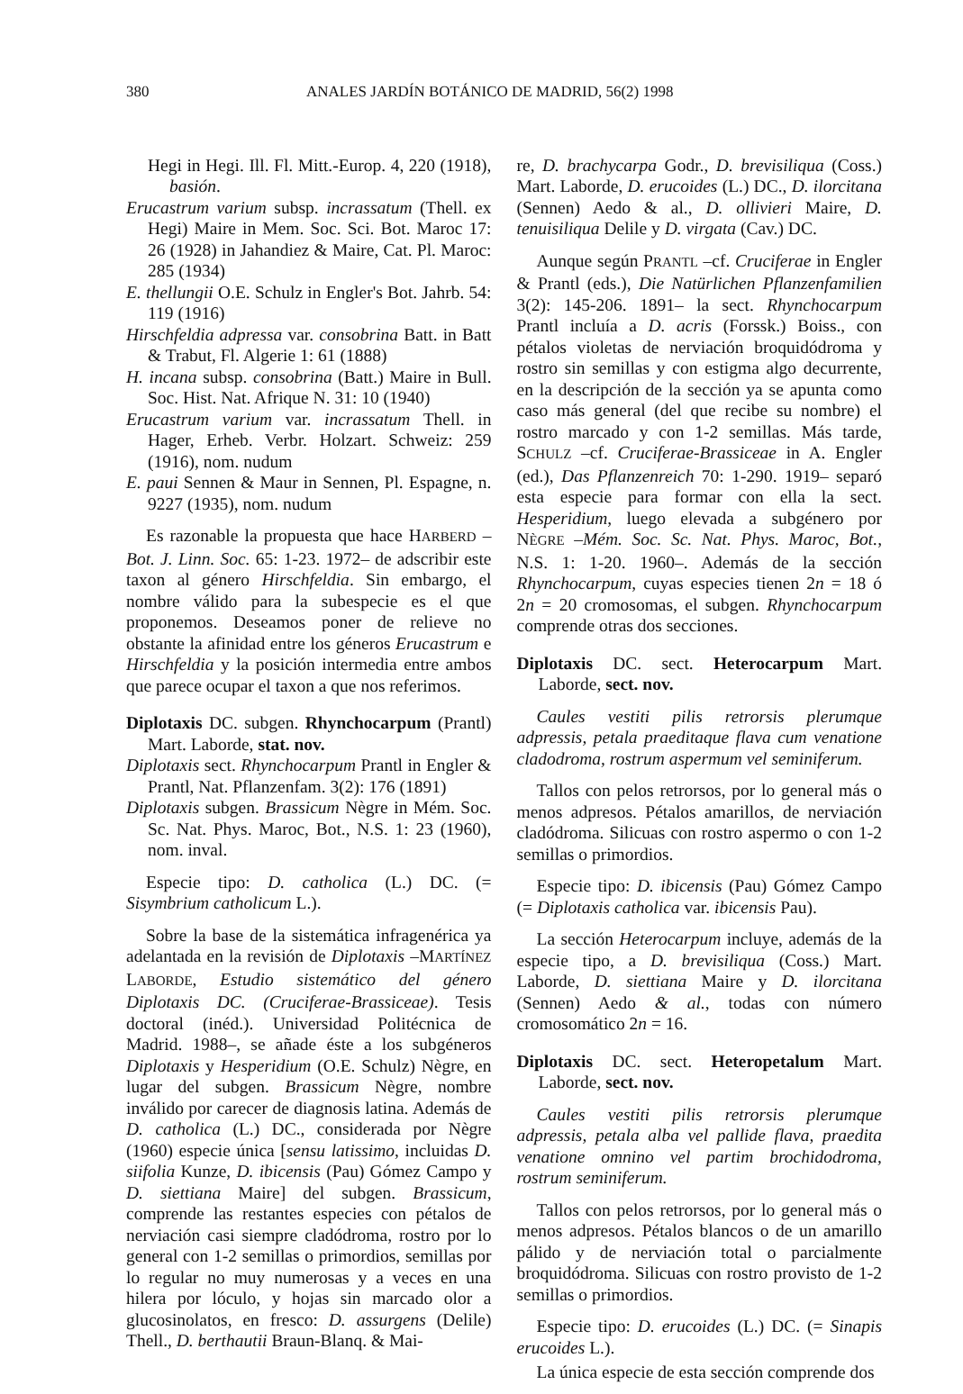380 ANALES JARDÍN BOTÁNICO DE MADRID, 56(2) 1998
Hegi in Hegi. Ill. Fl. Mitt.-Europ. 4, 220 (1918), basión.
Erucastrum varium subsp. incrassatum (Thell. ex Hegi) Maire in Mem. Soc. Sci. Bot. Maroc 17: 26 (1928) in Jahandiez & Maire, Cat. Pl. Maroc: 285 (1934)
E. thellungii O.E. Schulz in Engler's Bot. Jahrb. 54: 119 (1916)
Hirschfeldia adpressa var. consobrina Batt. in Batt & Trabut, Fl. Algerie 1: 61 (1888)
H. incana subsp. consobrina (Batt.) Maire in Bull. Soc. Hist. Nat. Afrique N. 31: 10 (1940)
Erucastrum varium var. incrassatum Thell. in Hager, Erheb. Verbr. Holzart. Schweiz: 259 (1916), nom. nudum
E. paui Sennen & Maur in Sennen, Pl. Espagne, n. 9227 (1935), nom. nudum
Es razonable la propuesta que hace HARBERD –Bot. J. Linn. Soc. 65: 1-23. 1972– de adscribir este taxon al género Hirschfeldia. Sin embargo, el nombre válido para la subespecie es el que proponemos. Deseamos poner de relieve no obstante la afinidad entre los géneros Erucastrum e Hirschfeldia y la posición intermedia entre ambos que parece ocupar el taxon a que nos referimos.
Diplotaxis DC. subgen. Rhynchocarpum (Prantl) Mart. Laborde, stat. nov.
Diplotaxis sect. Rhynchocarpum Prantl in Engler & Prantl, Nat. Pflanzenfam. 3(2): 176 (1891)
Diplotaxis subgen. Brassicum Nègre in Mém. Soc. Sc. Nat. Phys. Maroc, Bot., N.S. 1: 23 (1960), nom. inval.
Especie tipo: D. catholica (L.) DC. (= Sisymbrium catholicum L.).
Sobre la base de la sistemática infragenérica ya adelantada en la revisión de Diplotaxis –MARTÍNEZ LABORDE, Estudio sistemático del género Diplotaxis DC. (Cruciferae-Brassiceae). Tesis doctoral (inéd.). Universidad Politécnica de Madrid. 1988–, se añade éste a los subgéneros Diplotaxis y Hesperidium (O.E. Schulz) Nègre, en lugar del subgen. Brassicum Nègre, nombre inválido por carecer de diagnosis latina. Además de D. catholica (L.) DC., considerada por Nègre (1960) especie única [sensu latissimo, incluidas D. siifolia Kunze, D. ibicensis (Pau) Gómez Campo y D. siettiana Maire] del subgen. Brassicum, comprende las restantes especies con pétalos de nerviación casi siempre cladódroma, rostro por lo general con 1-2 semillas o primordios, semillas por lo regular no muy numerosas y a veces en una hilera por lóculo, y hojas sin marcado olor a glucosinolatos, en fresco: D. assurgens (Delile) Thell., D. berthautii Braun-Blanq. & Mai-
re, D. brachycarpa Godr., D. brevisiliqua (Coss.) Mart. Laborde, D. erucoides (L.) DC., D. ilorcitana (Sennen) Aedo & al., D. ollivieri Maire, D. tenuisiliqua Delile y D. virgata (Cav.) DC.
Aunque según PRANTL –cf. Cruciferae in Engler & Prantl (eds.), Die Natürlichen Pflanzenfamilien 3(2): 145-206. 1891– la sect. Rhynchocarpum Prantl incluía a D. acris (Forssk.) Boiss., con pétalos violetas de nerviación broquidódroma y rostro sin semillas y con estigma algo decurrente, en la descripción de la sección ya se apunta como caso más general (del que recibe su nombre) el rostro marcado y con 1-2 semillas. Más tarde, SCHULZ –cf. Cruciferae-Brassiceae in A. Engler (ed.), Das Pflanzenreich 70: 1-290. 1919– separó esta especie para formar con ella la sect. Hesperidium, luego elevada a subgénero por NÈGRE –Mém. Soc. Sc. Nat. Phys. Maroc, Bot., N.S. 1: 1-20. 1960–. Además de la sección Rhynchocarpum, cuyas especies tienen 2n = 18 ó 2n = 20 cromosomas, el subgen. Rhynchocarpum comprende otras dos secciones.
Diplotaxis DC. sect. Heterocarpum Mart. Laborde, sect. nov.
Caules vestiti pilis retrorsis plerumque adpressis, petala praeditaque flava cum venatione cladodroma, rostrum aspermum vel seminiferum.
Tallos con pelos retrorsos, por lo general más o menos adpresos. Pétalos amarillos, de nerviación cladódroma. Silicuas con rostro aspermo o con 1-2 semillas o primordios.
Especie tipo: D. ibicensis (Pau) Gómez Campo (= Diplotaxis catholica var. ibicensis Pau).
La sección Heterocarpum incluye, además de la especie tipo, a D. brevisiliqua (Coss.) Mart. Laborde, D. siettiana Maire y D. ilorcitana (Sennen) Aedo & al., todas con número cromosomático 2n = 16.
Diplotaxis DC. sect. Heteropetalum Mart. Laborde, sect. nov.
Caules vestiti pilis retrorsis plerumque adpressis, petala alba vel pallide flava, praedita venatione omnino vel partim brochidodroma, rostrum seminiferum.
Tallos con pelos retrorsos, por lo general más o menos adpresos. Pétalos blancos o de un amarillo pálido y de nerviación total o parcialmente broquidódroma. Silicuas con rostro provisto de 1-2 semillas o primordios.
Especie tipo: D. erucoides (L.) DC. (= Sinapis erucoides L.).
La única especie de esta sección comprende dos